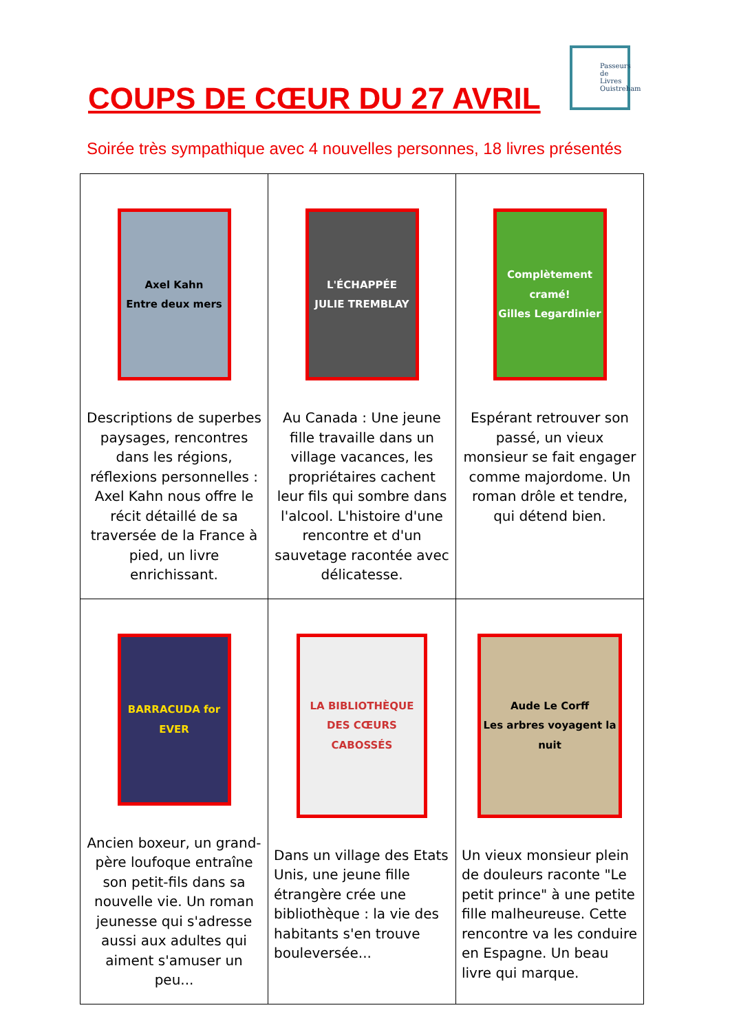COUPS DE CŒUR DU 27 AVRIL
Passeurs de Livres Ouistreham
Soirée très sympathique avec 4 nouvelles personnes, 18 livres présentés
| Axel Kahn Entre deux mers Descriptions de superbes paysages, rencontres dans les régions, réflexions personnelles : Axel Kahn nous offre le récit détaillé de sa traversée de la France à pied, un livre enrichissant. | L'ÉCHAPPÉE JULIE TREMBLAY Au Canada : Une jeune fille travaille dans un village vacances, les propriétaires cachent leur fils qui sombre dans l'alcool. L'histoire d'une rencontre et d'un sauvetage racontée avec délicatesse. | Complètement cramé! Gilles Legardinier Espérant retrouver son passé, un vieux monsieur se fait engager comme majordome. Un roman drôle et tendre, qui détend bien. |
| BARRACUDA for EVER Ancien boxeur, un grand-père loufoque entraîne son petit-fils dans sa nouvelle vie. Un roman jeunesse qui s'adresse aussi aux adultes qui aiment s'amuser un peu... | LA BIBLIOTHÈQUE DES CŒURS CABOSSÉS Dans un village des Etats Unis, une jeune fille étrangère crée une bibliothèque : la vie des habitants s'en trouve bouleversée... | Aude Le Corff Les arbres voyagent la nuit Un vieux monsieur plein de douleurs raconte "Le petit prince" à une petite fille malheureuse. Cette rencontre va les conduire en Espagne. Un beau livre qui marque. |